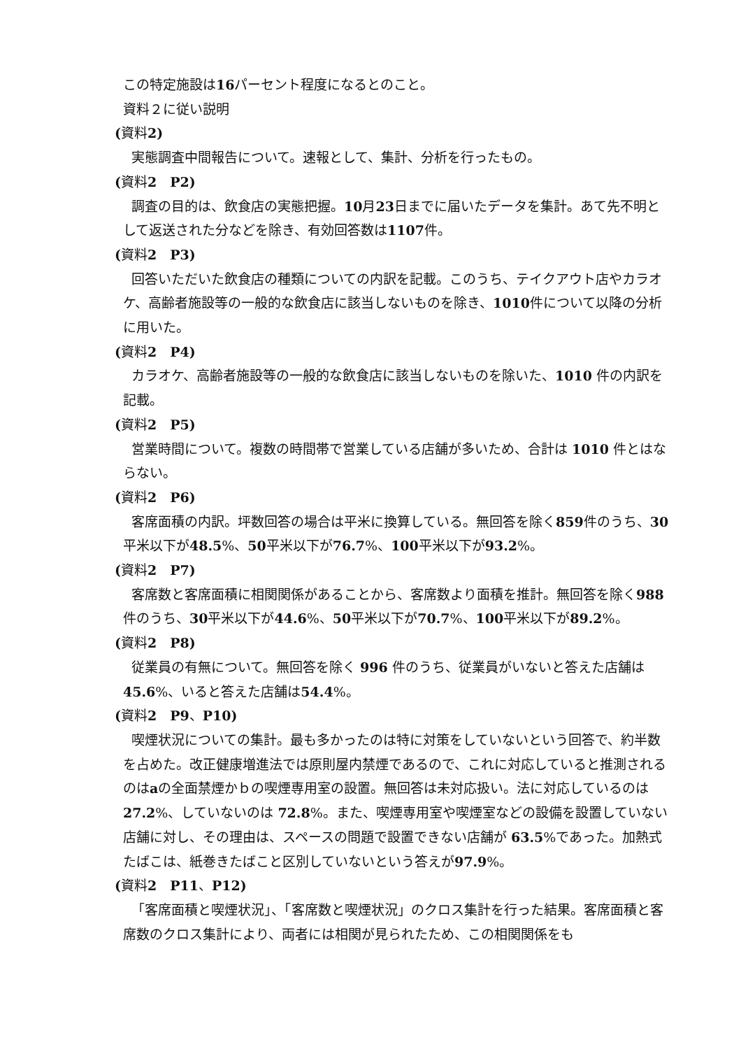この特定施設は16パーセント程度になるとのこと。
資料２に従い説明
(資料2)
実態調査中間報告について。速報として、集計、分析を行ったもの。
(資料2　P2)
調査の目的は、飲食店の実態把握。10月23日までに届いたデータを集計。あて先不明として返送された分などを除き、有効回答数は1107件。
(資料2　P3)
回答いただいた飲食店の種類についての内訳を記載。このうち、テイクアウト店やカラオケ、高齢者施設等の一般的な飲食店に該当しないものを除き、1010件について以降の分析に用いた。
(資料2　P4)
カラオケ、高齢者施設等の一般的な飲食店に該当しないものを除いた、1010 件の内訳を記載。
(資料2　P5)
営業時間について。複数の時間帯で営業している店舗が多いため、合計は 1010 件とはならない。
(資料2　P6)
客席面積の内訳。坪数回答の場合は平米に換算している。無回答を除く859件のうち、30平米以下が48.5%、50平米以下が76.7%、100平米以下が93.2%。
(資料2　P7)
客席数と客席面積に相関関係があることから、客席数より面積を推計。無回答を除く988件のうち、30平米以下が44.6%、50平米以下が70.7%、100平米以下が89.2%。
(資料2　P8)
従業員の有無について。無回答を除く 996 件のうち、従業員がいないと答えた店舗は45.6%、いると答えた店舗は54.4%。
(資料2　P9、P10)
喫煙状況についての集計。最も多かったのは特に対策をしていないという回答で、約半数を占めた。改正健康増進法では原則屋内禁煙であるので、これに対応していると推測されるのはaの全面禁煙かｂの喫煙専用室の設置。無回答は未対応扱い。法に対応しているのは 27.2%、していないのは 72.8%。また、喫煙専用室や喫煙室などの設備を設置していない店舗に対し、その理由は、スペースの問題で設置できない店舗が 63.5%であった。加熱式たばこは、紙巻きたばこと区別していないという答えが97.9%。
(資料2　P11、P12)
「客席面積と喫煙状況」、「客席数と喫煙状況」のクロス集計を行った結果。客席面積と客席数のクロス集計により、両者には相関が見られたため、この相関関係をも